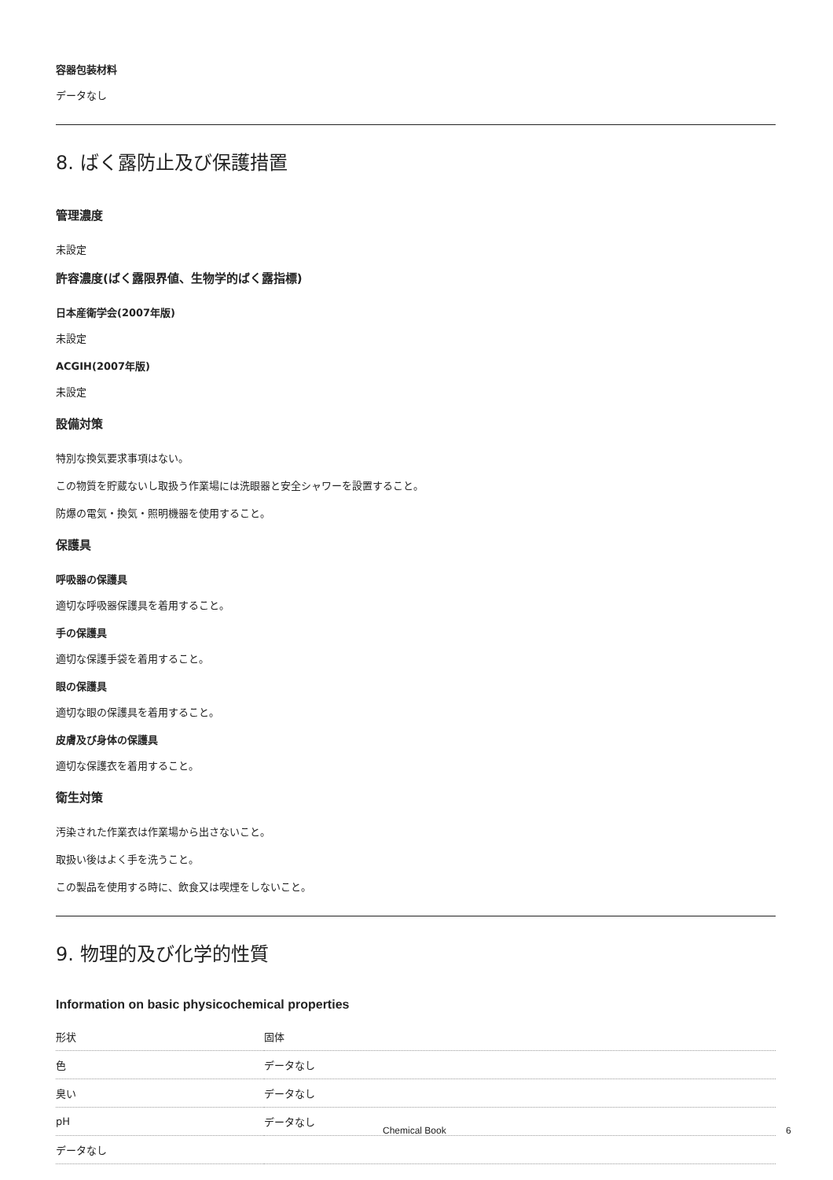容器包装材料
データなし
8. ばく露防止及び保護措置
管理濃度
未設定
許容濃度(ばく露限界値、生物学的ばく露指標)
日本産衛学会(2007年版)
未設定
ACGIH(2007年版)
未設定
設備対策
特別な換気要求事項はない。
この物質を貯蔵ないし取扱う作業場には洗眼器と安全シャワーを設置すること。
防爆の電気・換気・照明機器を使用すること。
保護具
呼吸器の保護具
適切な呼吸器保護具を着用すること。
手の保護具
適切な保護手袋を着用すること。
眼の保護具
適切な眼の保護具を着用すること。
皮膚及び身体の保護具
適切な保護衣を着用すること。
衛生対策
汚染された作業衣は作業場から出さないこと。
取扱い後はよく手を洗うこと。
この製品を使用する時に、飲食又は喫煙をしないこと。
9. 物理的及び化学的性質
Information on basic physicochemical properties
| 形状 | 固体 |
| 色 | データなし |
| 臭い | データなし |
| pH | データなし |
| データなし | |
Chemical Book 6